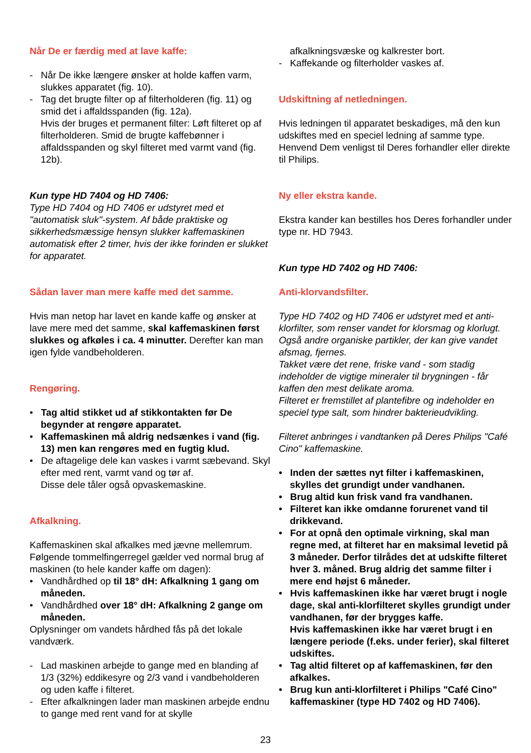Når De er færdig med at lave kaffe:
- Når De ikke længere ønsker at holde kaffen varm, slukkes apparatet (fig. 10).
- Tag det brugte filter op af filterholderen (fig. 11) og smid det i affaldsspanden (fig. 12a).
Hvis der bruges et permanent filter: Løft filteret op af filterholderen. Smid de brugte kaffebønner i affaldsspanden og skyl filteret med varmt vand (fig. 12b).
Kun type HD 7404 og HD 7406:
Type HD 7404 og HD 7406 er udstyret med et "automatisk sluk"-system. Af både praktiske og sikkerhedsmæssige hensyn slukker kaffemaskinen automatisk efter 2 timer, hvis der ikke forinden er slukket for apparatet.
Sådan laver man mere kaffe med det samme.
Hvis man netop har lavet en kande kaffe og ønsker at lave mere med det samme, skal kaffemaskinen først slukkes og afkøles i ca. 4 minutter. Derefter kan man igen fylde vandbeholderen.
Rengøring.
• Tag altid stikket ud af stikkontakten før De begynder at rengøre apparatet.
• Kaffemaskinen må aldrig nedsænkes i vand (fig. 13) men kan rengøres med en fugtig klud.
• De aftagelige dele kan vaskes i varmt sæbevand. Skyl efter med rent, varmt vand og tør af.
Disse dele tåler også opvaskemaskine.
Afkalkning.
Kaffemaskinen skal afkalkes med jævne mellemrum. Følgende tommelfingerregel gælder ved normal brug af maskinen (to hele kander kaffe om dagen):
• Vandhårdhed op til 18° dH: Afkalkning 1 gang om måneden.
• Vandhårdhed over 18° dH: Afkalkning 2 gange om måneden.
Oplysninger om vandets hårdhed fås på det lokale vandværk.
- Lad maskinen arbejde to gange med en blanding af 1/3 (32%) eddikesyre og 2/3 vand i vandbeholderen og uden kaffe i filteret.
- Efter afkalkningen lader man maskinen arbejde endnu to gange med rent vand for at skylle
afkalkningsvæske og kalkrester bort.
- Kaffekande og filterholder vaskes af.
Udskiftning af netledningen.
Hvis ledningen til apparatet beskadiges, må den kun udskiftes med en speciel ledning af samme type. Henvend Dem venligst til Deres forhandler eller direkte til Philips.
Ny eller ekstra kande.
Ekstra kander kan bestilles hos Deres forhandler under type nr. HD 7943.
Kun type HD 7402 og HD 7406:
Anti-klorvandsfilter.
Type HD 7402 og HD 7406 er udstyret med et anti-klorfilter, som renser vandet for klorsmag og klorlugt. Også andre organiske partikler, der kan give vandet afsmag, fjernes.
Takket være det rene, friske vand - som stadig indeholder de vigtige mineraler til brygningen - får kaffen den mest delikate aroma.
Filteret er fremstillet af plantefibre og indeholder en speciel type salt, som hindrer bakterieudvikling.
Filteret anbringes i vandtanken på Deres Philips "Café Cino" kaffemaskine.
• Inden der sættes nyt filter i kaffemaskinen, skylles det grundigt under vandhanen.
• Brug altid kun frisk vand fra vandhanen.
• Filteret kan ikke omdanne forurenet vand til drikkevand.
• For at opnå den optimale virkning, skal man regne med, at filteret har en maksimal levetid på 3 måneder. Derfor tilrådes det at udskifte filteret hver 3. måned. Brug aldrig det samme filter i mere end højst 6 måneder.
• Hvis kaffemaskinen ikke har været brugt i nogle dage, skal anti-klorfilteret skylles grundigt under vandhanen, før der brygges kaffe.
Hvis kaffemaskinen ikke har været brugt i en længere periode (f.eks. under ferier), skal filteret udskiftes.
• Tag altid filteret op af kaffemaskinen, før den afkalkes.
• Brug kun anti-klorfilteret i Philips "Café Cino" kaffemaskiner (type HD 7402 og HD 7406).
23